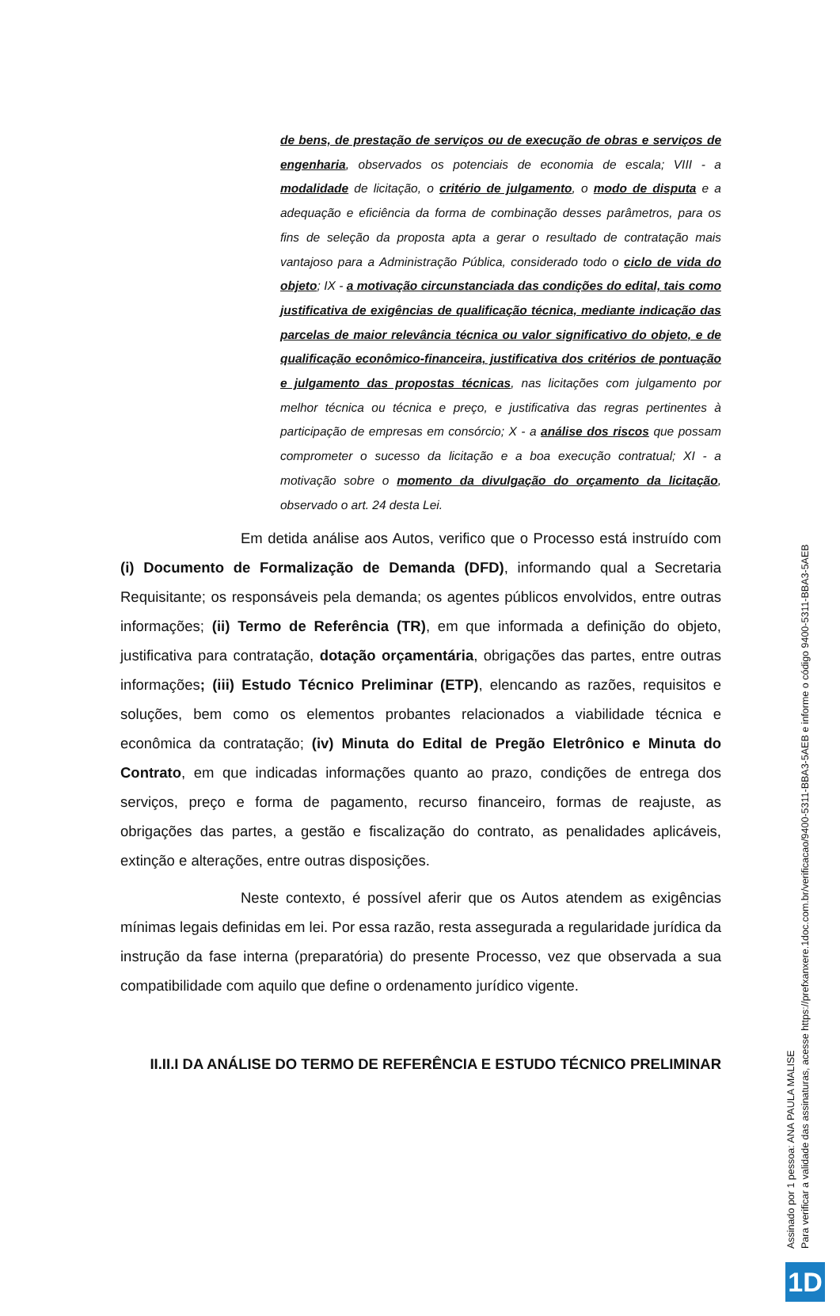de bens, de prestação de serviços ou de execução de obras e serviços de engenharia, observados os potenciais de economia de escala; VIII - a modalidade de licitação, o critério de julgamento, o modo de disputa e a adequação e eficiência da forma de combinação desses parâmetros, para os fins de seleção da proposta apta a gerar o resultado de contratação mais vantajoso para a Administração Pública, considerado todo o ciclo de vida do objeto; IX - a motivação circunstanciada das condições do edital, tais como justificativa de exigências de qualificação técnica, mediante indicação das parcelas de maior relevância técnica ou valor significativo do objeto, e de qualificação econômico-financeira, justificativa dos critérios de pontuação e julgamento das propostas técnicas, nas licitações com julgamento por melhor técnica ou técnica e preço, e justificativa das regras pertinentes à participação de empresas em consórcio; X - a análise dos riscos que possam comprometer o sucesso da licitação e a boa execução contratual; XI - a motivação sobre o momento da divulgação do orçamento da licitação, observado o art. 24 desta Lei.
Em detida análise aos Autos, verifico que o Processo está instruído com (i) Documento de Formalização de Demanda (DFD), informando qual a Secretaria Requisitante; os responsáveis pela demanda; os agentes públicos envolvidos, entre outras informações; (ii) Termo de Referência (TR), em que informada a definição do objeto, justificativa para contratação, dotação orçamentária, obrigações das partes, entre outras informações; (iii) Estudo Técnico Preliminar (ETP), elencando as razões, requisitos e soluções, bem como os elementos probantes relacionados a viabilidade técnica e econômica da contratação; (iv) Minuta do Edital de Pregão Eletrônico e Minuta do Contrato, em que indicadas informações quanto ao prazo, condições de entrega dos serviços, preço e forma de pagamento, recurso financeiro, formas de reajuste, as obrigações das partes, a gestão e fiscalização do contrato, as penalidades aplicáveis, extinção e alterações, entre outras disposições.
Neste contexto, é possível aferir que os Autos atendem as exigências mínimas legais definidas em lei. Por essa razão, resta assegurada a regularidade jurídica da instrução da fase interna (preparatória) do presente Processo, vez que observada a sua compatibilidade com aquilo que define o ordenamento jurídico vigente.
II.II.I DA ANÁLISE DO TERMO DE REFERÊNCIA E ESTUDO TÉCNICO PRELIMINAR
Assinado por 1 pessoa: ANA PAULA MALISE
Para verificar a validade das assinaturas, acesse https://prefxanxere.1doc.com.br/verificacao/9400-5311-BBA3-5AEB e informe o código 9400-5311-BBA3-5AEB
1D